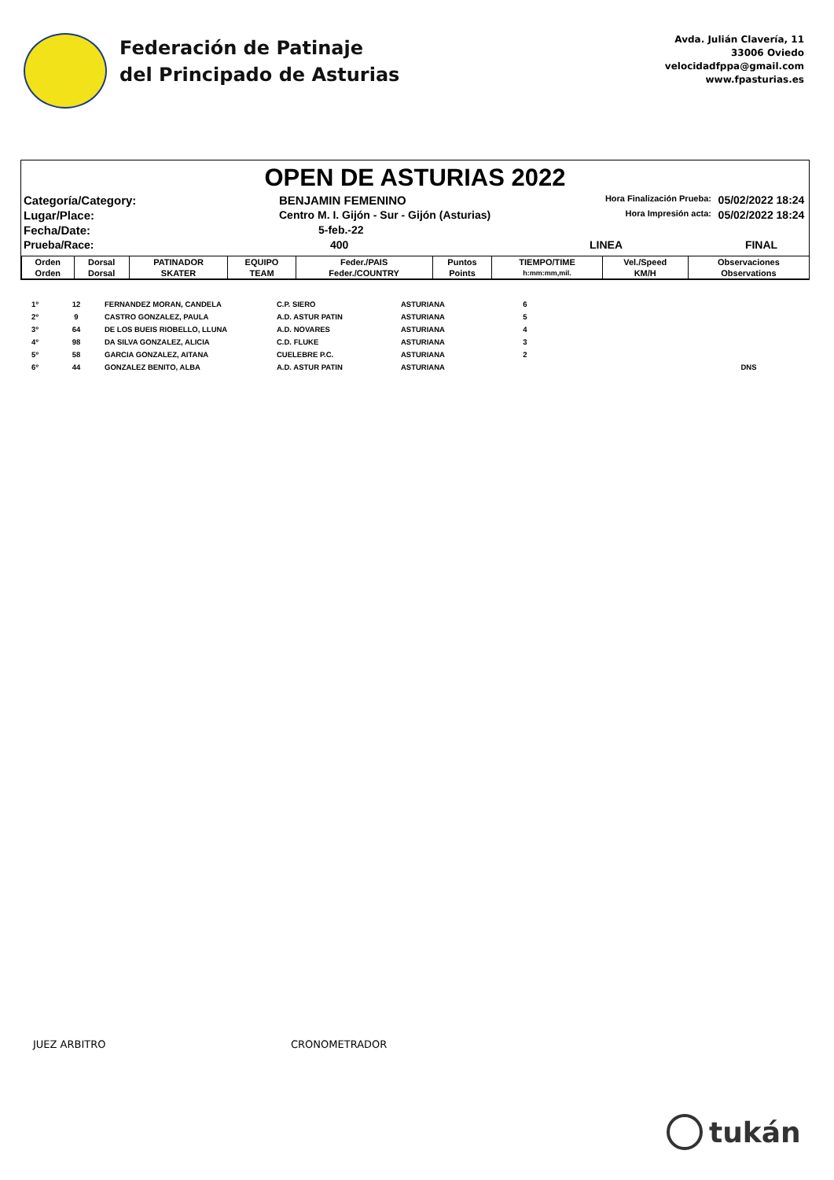Federación de Patinaje
del Principado de Asturias
Avda. Julián Clavería, 11
33006 Oviedo
velocidadfppa@gmail.com
www.fpasturias.es
OPEN DE ASTURIAS 2022
Categoría/Category:
BENJAMIN FEMENINO
Hora Finalización Prueba:
05/02/2022 18:24
Lugar/Place:
Centro M. I. Gijón - Sur - Gijón (Asturias)
Hora Impresión acta:
05/02/2022 18:24
Fecha/Date:
5-feb.-22
Prueba/Race:
400
LINEA
FINAL
| Orden | Dorsal | PATINADOR | EQUIPO | Feder./PAIS | Puntos | TIEMPO/TIME | Vel./Speed | Observaciones |
| --- | --- | --- | --- | --- | --- | --- | --- | --- |
| Orden | Dorsal | SKATER | TEAM | Feder./COUNTRY | Points | h:mm:mm,mil. | KM/H | Observations |
| 1º | 12 | FERNANDEZ MORAN, CANDELA | C.P. SIERO | ASTURIANA | 6 | | | |
| 2º | 9 | CASTRO GONZALEZ, PAULA | A.D. ASTUR PATIN | ASTURIANA | 5 | | | |
| 3º | 64 | DE LOS BUEIS RIOBELLO, LLUNA | A.D. NOVARES | ASTURIANA | 4 | | | |
| 4º | 98 | DA SILVA GONZALEZ, ALICIA | C.D. FLUKE | ASTURIANA | 3 | | | |
| 5º | 58 | GARCIA GONZALEZ, AITANA | CUELEBRE P.C. | ASTURIANA | 2 | | | |
| 6º | 44 | GONZALEZ BENITO, ALBA | A.D. ASTUR PATIN | ASTURIANA | | | | DNS |
JUEZ ARBITRO CRONOMETRADOR
tukán